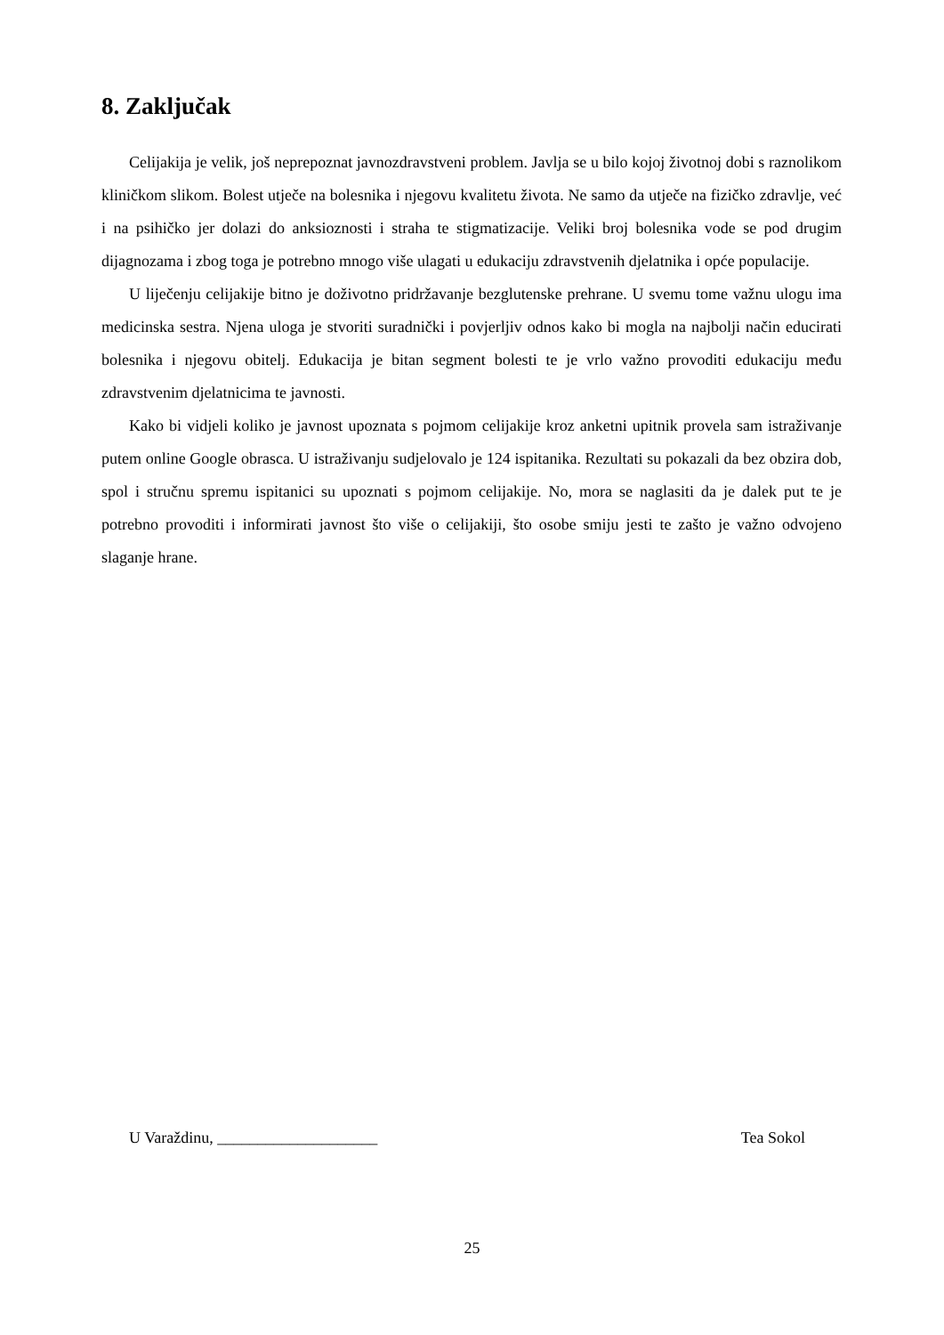8. Zaključak
Celijakija je velik, još neprepoznat javnozdravstveni problem. Javlja se u bilo kojoj životnoj dobi s raznolikom kliničkom slikom. Bolest utječe na bolesnika i njegovu kvalitetu života. Ne samo da utječe na fizičko zdravlje, već i na psihičko jer dolazi do anksioznosti i straha te stigmatizacije. Veliki broj bolesnika vode se pod drugim dijagnozama i zbog toga je potrebno mnogo više ulagati u edukaciju zdravstvenih djelatnika i opće populacije.
U liječenju celijakije bitno je doživotno pridržavanje bezglutenske prehrane. U svemu tome važnu ulogu ima medicinska sestra. Njena uloga je stvoriti suradnički i povjerljiv odnos kako bi mogla na najbolji način educirati bolesnika i njegovu obitelj. Edukacija je bitan segment bolesti te je vrlo važno provoditi edukaciju među zdravstvenim djelatnicima te javnosti.
Kako bi vidjeli koliko je javnost upoznata s pojmom celijakije kroz anketni upitnik provela sam istraživanje putem online Google obrasca. U istraživanju sudjelovalo je 124 ispitanika. Rezultati su pokazali da bez obzira dob, spol i stručnu spremu ispitanici su upoznati s pojmom celijakije. No, mora se naglasiti da je dalek put te je potrebno provoditi i informirati javnost što više o celijakiji, što osobe smiju jesti te zašto je važno odvojeno slaganje hrane.
U Varaždinu, ____________________ Tea Sokol
25